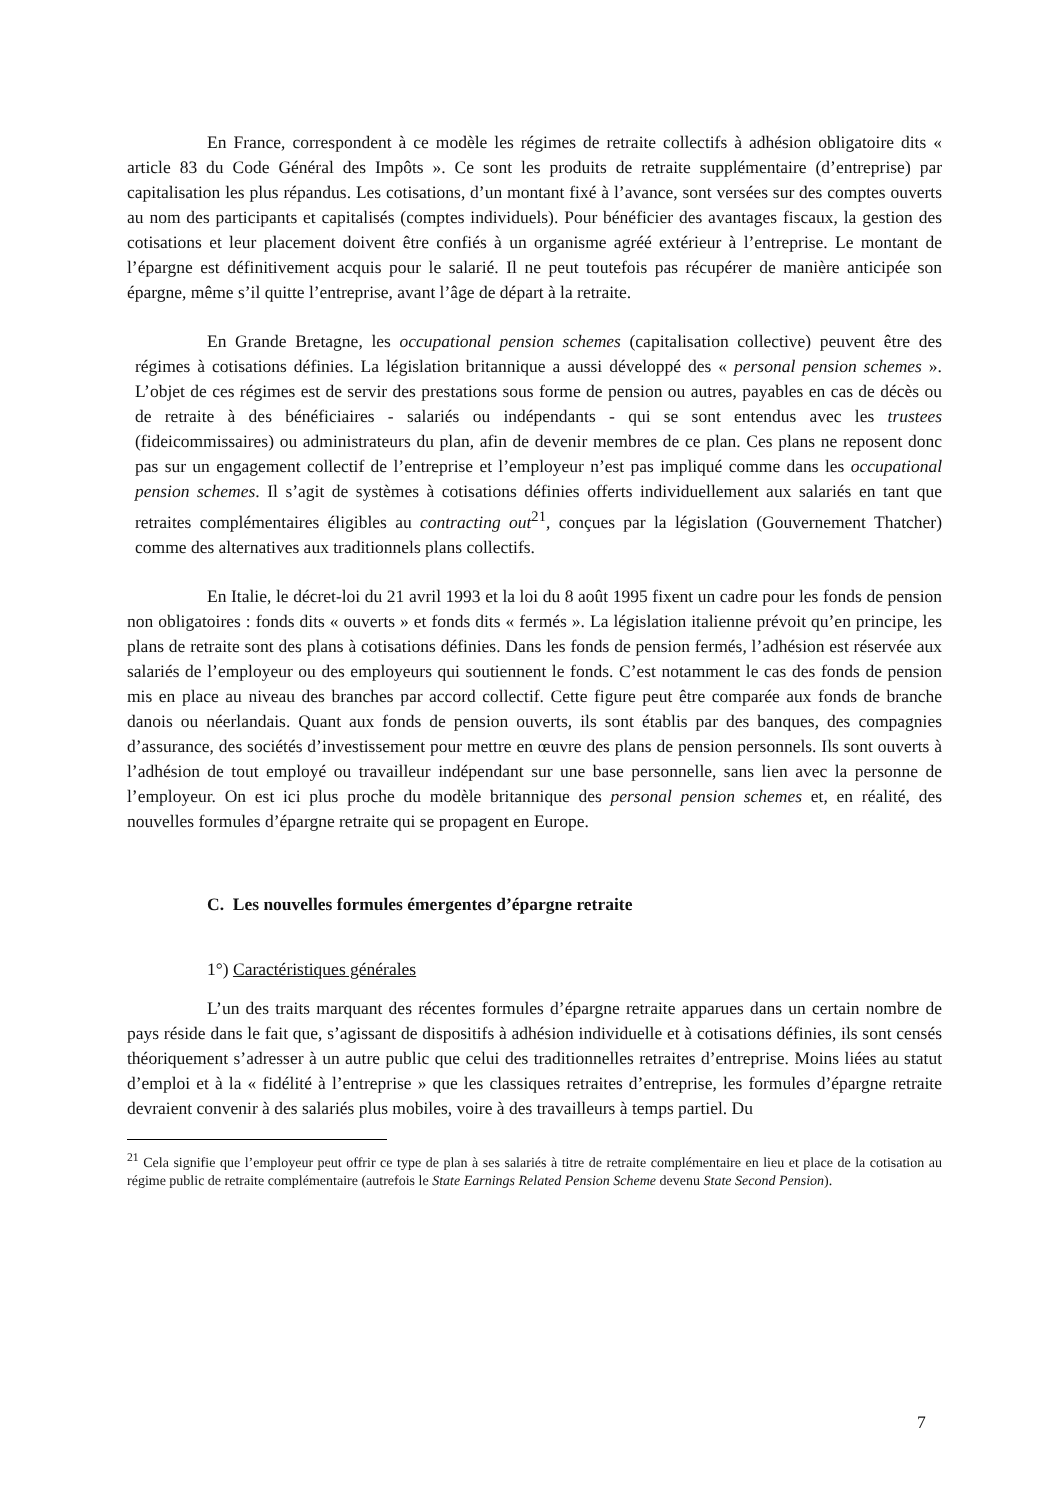En France, correspondent à ce modèle les régimes de retraite collectifs à adhésion obligatoire dits « article 83 du Code Général des Impôts ». Ce sont les produits de retraite supplémentaire (d’entreprise) par capitalisation les plus répandus. Les cotisations, d’un montant fixé à l’avance, sont versées sur des comptes ouverts au nom des participants et capitalisés (comptes individuels). Pour bénéficier des avantages fiscaux, la gestion des cotisations et leur placement doivent être confiés à un organisme agréé extérieur à l’entreprise. Le montant de l’épargne est définitivement acquis pour le salarié. Il ne peut toutefois pas récupérer de manière anticipée son épargne, même s’il quitte l’entreprise, avant l’âge de départ à la retraite.
En Grande Bretagne, les occupational pension schemes (capitalisation collective) peuvent être des régimes à cotisations définies. La législation britannique a aussi développé des « personal pension schemes ». L’objet de ces régimes est de servir des prestations sous forme de pension ou autres, payables en cas de décès ou de retraite à des bénéficiaires - salariés ou indépendants - qui se sont entendus avec les trustees (fideicommissaires) ou administrateurs du plan, afin de devenir membres de ce plan. Ces plans ne reposent donc pas sur un engagement collectif de l’entreprise et l’employeur n’est pas impliqué comme dans les occupational pension schemes. Il s’agit de systèmes à cotisations définies offerts individuellement aux salariés en tant que retraites complémentaires éligibles au contracting out<sup>21</sup>, conçues par la législation (Gouvernement Thatcher) comme des alternatives aux traditionnels plans collectifs.
En Italie, le décret-loi du 21 avril 1993 et la loi du 8 août 1995 fixent un cadre pour les fonds de pension non obligatoires : fonds dits « ouverts » et fonds dits « fermés ». La législation italienne prévoit qu’en principe, les plans de retraite sont des plans à cotisations définies. Dans les fonds de pension fermés, l’adhésion est réservée aux salariés de l’employeur ou des employeurs qui soutiennent le fonds. C’est notamment le cas des fonds de pension mis en place au niveau des branches par accord collectif. Cette figure peut être comparée aux fonds de branche danois ou néerlandais. Quant aux fonds de pension ouverts, ils sont établis par des banques, des compagnies d’assurance, des sociétés d’investissement pour mettre en œuvre des plans de pension personnels. Ils sont ouverts à l’adhésion de tout employé ou travailleur indépendant sur une base personnelle, sans lien avec la personne de l’employeur. On est ici plus proche du modèle britannique des personal pension schemes et, en réalité, des nouvelles formules d’épargne retraite qui se propagent en Europe.
C. Les nouvelles formules émergentes d’épargne retraite
1°) Caractéristiques générales
L’un des traits marquant des récentes formules d’épargne retraite apparues dans un certain nombre de pays réside dans le fait que, s’agissant de dispositifs à adhésion individuelle et à cotisations définies, ils sont censés théoriquement s’adresser à un autre public que celui des traditionnelles retraites d’entreprise. Moins liées au statut d’emploi et à la « fidélité à l’entreprise » que les classiques retraites d’entreprise, les formules d’épargne retraite devraient convenir à des salariés plus mobiles, voire à des travailleurs à temps partiel. Du
<sup>21</sup> Cela signifie que l’employeur peut offrir ce type de plan à ses salariés à titre de retraite complémentaire en lieu et place de la cotisation au régime public de retraite complémentaire (autrefois le State Earnings Related Pension Scheme devenu State Second Pension).
7